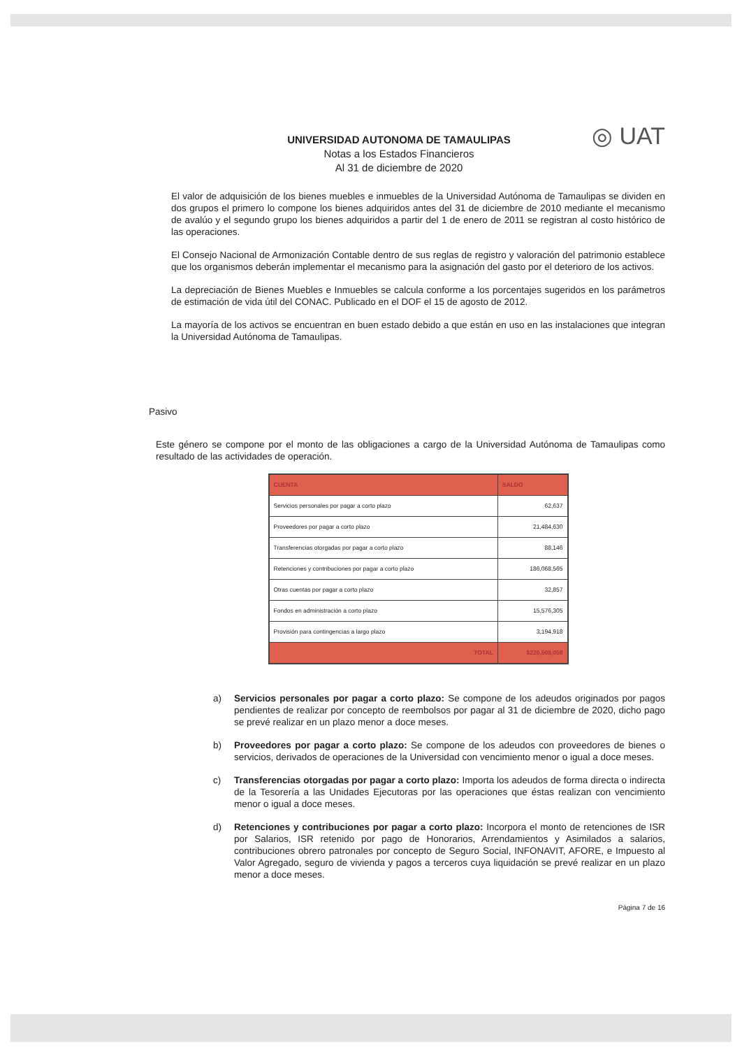UNIVERSIDAD AUTONOMA DE TAMAULIPAS
Notas a los Estados Financieros
Al 31 de diciembre de 2020
◎ UAT
El valor de adquisición de los bienes muebles e inmuebles de la Universidad Autónoma de Tamaulipas se dividen en dos grupos el primero lo compone los bienes adquiridos antes del 31 de diciembre de 2010 mediante el mecanismo de avalúo y el segundo grupo los bienes adquiridos a partir del 1 de enero de 2011 se registran al costo histórico de las operaciones.
El Consejo Nacional de Armonización Contable dentro de sus reglas de registro y valoración del patrimonio establece que los organismos deberán implementar el mecanismo para la asignación del gasto por el deterioro de los activos.
La depreciación de Bienes Muebles e Inmuebles se calcula conforme a los porcentajes sugeridos en los parámetros de estimación de vida útil del CONAC. Publicado en el DOF el 15 de agosto de 2012.
La mayoría de los activos se encuentran en buen estado debido a que están en uso en las instalaciones que integran la Universidad Autónoma de Tamaulipas.
Pasivo
Este género se compone por el monto de las obligaciones a cargo de la Universidad Autónoma de Tamaulipas como resultado de las actividades de operación.
| CUENTA | SALDO |
| --- | --- |
| Servicios personales por pagar a corto plazo | 62,637 |
| Proveedores por pagar a corto plazo | 21,484,630 |
| Transferencias otorgadas por pagar a corto plazo | 88,146 |
| Retenciones y contribuciones por pagar a corto plazo | 186,068,565 |
| Otras cuentas por pagar a corto plazo | 32,857 |
| Fondos en administración a corto plazo | 15,576,305 |
| Provisión para contingencias a largo plazo | 3,194,918 |
| TOTAL | $226,508,058 |
a) Servicios personales por pagar a corto plazo: Se compone de los adeudos originados por pagos pendientes de realizar por concepto de reembolsos por pagar al 31 de diciembre de 2020, dicho pago se prevé realizar en un plazo menor a doce meses.
b) Proveedores por pagar a corto plazo: Se compone de los adeudos con proveedores de bienes o servicios, derivados de operaciones de la Universidad con vencimiento menor o igual a doce meses.
c) Transferencias otorgadas por pagar a corto plazo: Importa los adeudos de forma directa o indirecta de la Tesorería a las Unidades Ejecutoras por las operaciones que éstas realizan con vencimiento menor o igual a doce meses.
d) Retenciones y contribuciones por pagar a corto plazo: Incorpora el monto de retenciones de ISR por Salarios, ISR retenido por pago de Honorarios, Arrendamientos y Asimilados a salarios, contribuciones obrero patronales por concepto de Seguro Social, INFONAVIT, AFORE, e Impuesto al Valor Agregado, seguro de vivienda y pagos a terceros cuya liquidación se prevé realizar en un plazo menor a doce meses.
Página 7 de 16